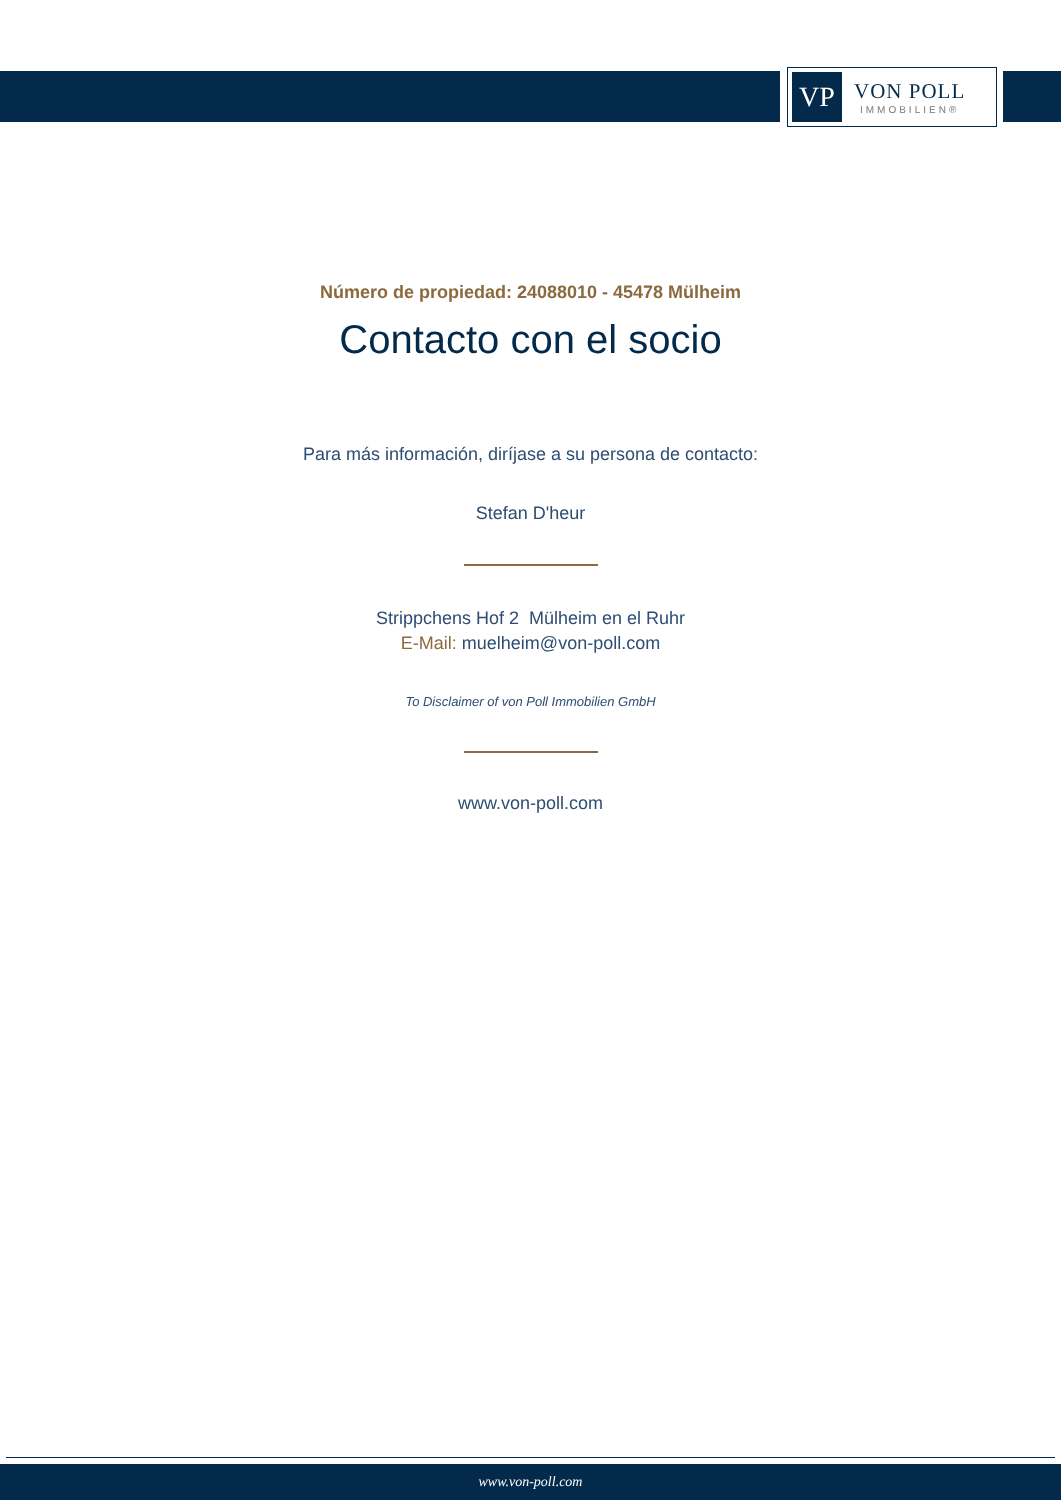VP
VON POLL
IMMOBILIEN®
Número de propiedad: 24088010 - 45478 Mülheim
Contacto con el socio
Para más información, diríjase a su persona de contacto:
Stefan D'heur
Strippchens Hof 2 Mülheim en el Ruhr
E-Mail: muelheim@von-poll.com
To Disclaimer of von Poll Immobilien GmbH
www.von-poll.com
www.von-poll.com